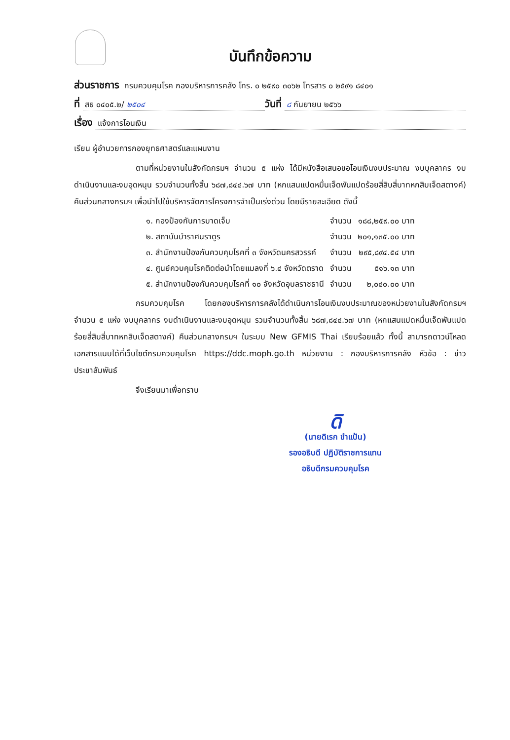บันทึกข้อความ
ส่วนราชการ กรมควบคุมโรค กองบริหารการคลัง โทร. ๐ ๒๕๙๐ ๓๐๖๒ โทรสาร ๐ ๒๕๙๑ ๘๔๐๑
ที่ สธ ๐๔๐๕.๒/ ๒๕๐๔ วันที่ ๘ กันยายน ๒๕๖๖
เรื่อง แจ้งการโอนเงิน
เรียน ผู้อำนวยการกองยุทธศาสตร์และแผนงาน
ตามที่หน่วยงานในสังกัดกรมฯ จำนวน ๕ แห่ง ได้มีหนังสือเสนอขอโอนเงินงบประมาณ งบบุคลากร งบดำเนินงานและงบอุดหนุน รวมจำนวนทั้งสิ้น ๖๘๗,๘๔๔.๖๗ บาท (หกแสนแปดหมื่นเจ็ดพันแปดร้อยสี่สิบสี่บาทหกสิบเจ็ดสตางค์) คืนส่วนกลางกรมฯ เพื่อนำไปใช้บริหารจัดการโครงการจำเป็นเร่งด่วน โดยมีรายละเอียด ดังนี้
| ๑. กองป้องกันการบาดเจ็บ | จำนวน | ๑๘๘,๒๕๙.๐๐ บาท |
| ๒. สถาบันบำราศนราดูร | จำนวน | ๒๐๑,๑๓๕.๐๐ บาท |
| ๓. สำนักงานป้องกันควบคุมโรคที่ ๓ จังหวัดนครสวรรค์ | จำนวน | ๒๙๕,๘๙๔.๕๔ บาท |
| ๔. ศูนย์ควบคุมโรคติดต่อนำโดยแมลงที่ ๖.๔ จังหวัดตราด | จำนวน | ๕๑๖.๑๓ บาท |
| ๕. สำนักงานป้องกันควบคุมโรคที่ ๑๐ จังหวัดอุบลราชธานี | จำนวน | ๒,๐๔๐.๐๐ บาท |
กรมควบคุมโรค โดยกองบริหารการคลังได้ดำเนินการโอนเงินงบประมาณของหน่วยงานในสังกัดกรมฯ จำนวน ๕ แห่ง งบบุคลากร งบดำเนินงานและงบอุดหนุน รวมจำนวนทั้งสิ้น ๖๘๗,๘๔๔.๖๗ บาท (หกแสนแปดหมื่นเจ็ดพันแปดร้อยสี่สิบสี่บาทหกสิบเจ็ดสตางค์) คืนส่วนกลางกรมฯ ในระบบ New GFMIS Thai เรียบร้อยแล้ว ทั้งนี้ สามารถดาวน์โหลดเอกสารแนบได้ที่เว็บไซต์กรมควบคุมโรค https://ddc.moph.go.th หน่วยงาน : กองบริหารการคลัง หัวข้อ : ข่าวประชาสัมพันธ์
จึงเรียนมาเพื่อทราบ
ดิ
(นายดิเรก ขำแป้น)
รองอธิบดี ปฏิบัติราชการแทน
อธิบดีกรมควบคุมโรค